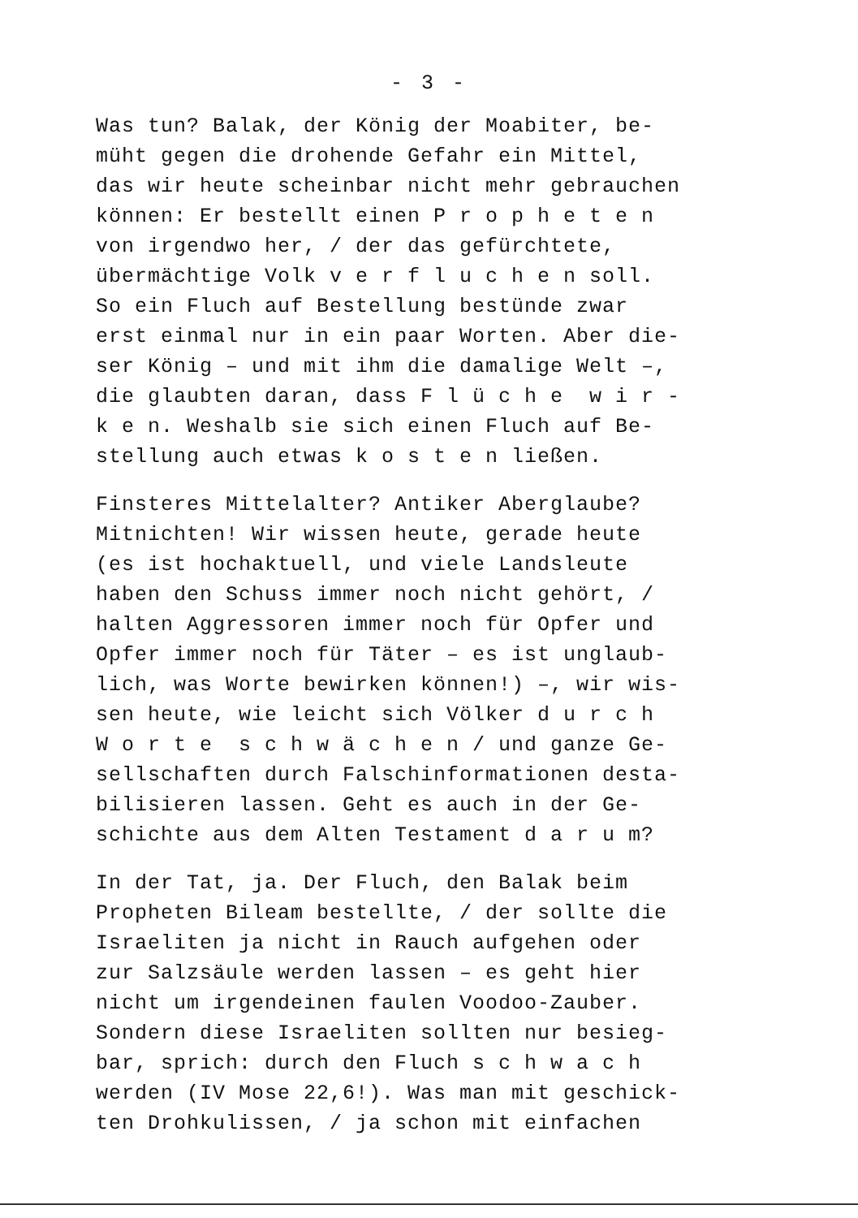- 3 -
Was tun? Balak, der König der Moabiter, be- müht gegen die drohende Gefahr ein Mittel, das wir heute scheinbar nicht mehr gebrauchen können: Er bestellt einen P r o p h e t e n von irgendwo her, / der das gefürchtete, übermächtige Volk v e r f l u c h e n soll. So ein Fluch auf Bestellung bestünde zwar erst einmal nur in ein paar Worten. Aber die- ser König – und mit ihm die damalige Welt –, die glaubten daran, dass F l ü c h e w i r - k e n. Weshalb sie sich einen Fluch auf Be- stellung auch etwas k o s t e n ließen.
Finsteres Mittelalter? Antiker Aberglaube? Mitnichten! Wir wissen heute, gerade heute (es ist hochaktuell, und viele Landsleute haben den Schuss immer noch nicht gehört, / halten Aggressoren immer noch für Opfer und Opfer immer noch für Täter – es ist unglaub- lich, was Worte bewirken können!) –, wir wis- sen heute, wie leicht sich Völker d u r c h W o r t e s c h w ä c h e n / und ganze Ge- sellschaften durch Falschinformationen desta- bilisieren lassen. Geht es auch in der Ge- schichte aus dem Alten Testament d a r u m?
In der Tat, ja. Der Fluch, den Balak beim Propheten Bileam bestellte, / der sollte die Israeliten ja nicht in Rauch aufgehen oder zur Salzsäule werden lassen – es geht hier nicht um irgendeinen faulen Voodoo-Zauber. Sondern diese Israeliten sollten nur besieg- bar, sprich: durch den Fluch s c h w a c h werden (IV Mose 22,6!). Was man mit geschick- ten Drohkulissen, / ja schon mit einfachen